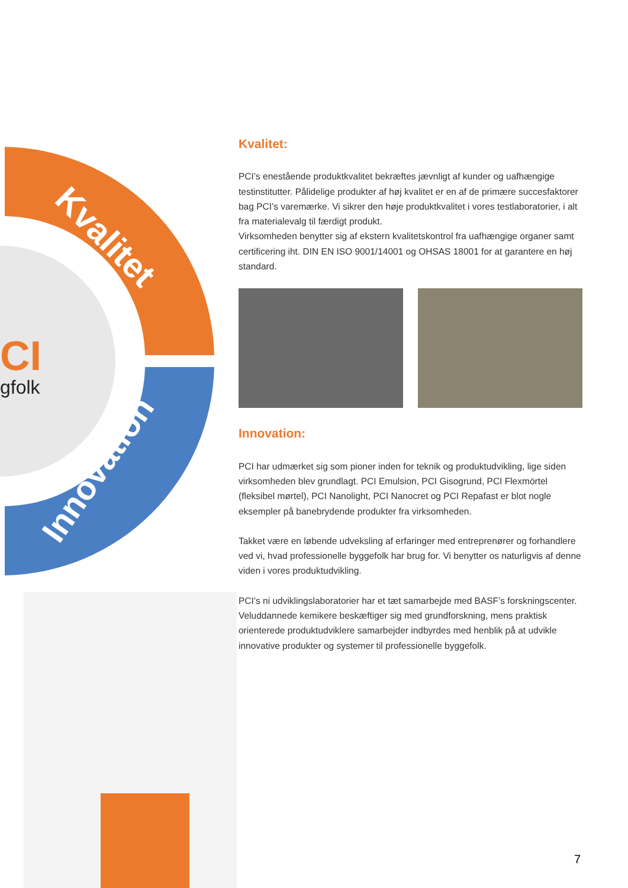CI
gfolk
Kvalitet
Innovation
Kvalitet:
PCI’s enestående produktkvalitet bekræftes jævnligt af kunder og uafhængige testinstitutter. Pålidelige produkter af høj kvalitet er en af de primære succesfaktorer bag PCI’s varemærke. Vi sikrer den høje produktkvalitet i vores testlaboratorier, i alt fra materialevalg til færdigt produkt.
Virksomheden benytter sig af ekstern kvalitetskontrol fra uafhængige organer samt certificering iht. DIN EN ISO 9001/14001 og OHSAS 18001 for at garantere en høj standard.
Innovation:
PCI har udmærket sig som pioner inden for teknik og produktudvikling, lige siden virksomheden blev grundlagt. PCI Emulsion, PCI Gisogrund, PCI Flexmörtel (fleksibel mørtel), PCI Nanolight, PCI Nanocret og PCI Repafast er blot nogle eksempler på banebrydende produkter fra virksomheden.
Takket være en løbende udveksling af erfaringer med entreprenører og forhandlere ved vi, hvad professionelle byggefolk har brug for. Vi benytter os naturligvis af denne viden i vores produktudvikling.
PCI’s ni udviklingslaboratorier har et tæt samarbejde med BASF’s forskningscenter. Veluddannede kemikere beskæftiger sig med grundforskning, mens praktisk orienterede produktudviklere samarbejder indbyrdes med henblik på at udvikle innovative produkter og systemer til professionelle byggefolk.
7